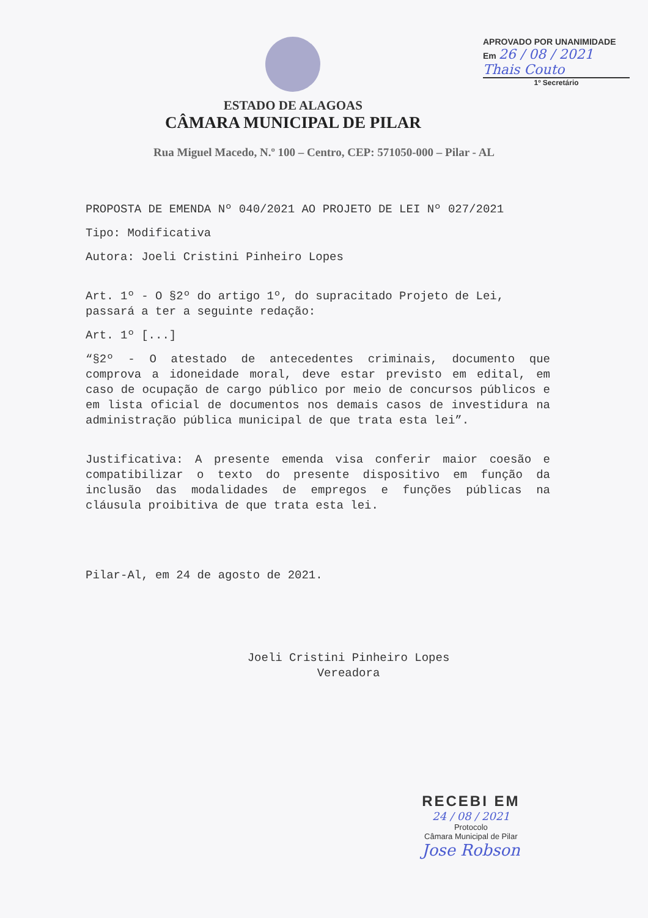ESTADO DE ALAGOAS
CÂMARA MUNICIPAL DE PILAR
APROVADO POR UNANIMIDADE
Em 26 / 08 / 2021
Thais Couto
1º Secretário
Rua Miguel Macedo, N.º 100 – Centro, CEP: 571050-000 – Pilar - AL
PROPOSTA DE EMENDA Nº 040/2021 AO PROJETO DE LEI Nº 027/2021
Tipo: Modificativa
Autora: Joeli Cristini Pinheiro Lopes
Art. 1º - O §2º do artigo 1º, do supracitado Projeto de Lei, passará a ter a seguinte redação:
Art. 1º [...]
“§2º - O atestado de antecedentes criminais, documento que comprova a idoneidade moral, deve estar previsto em edital, em caso de ocupação de cargo público por meio de concursos públicos e em lista oficial de documentos nos demais casos de investidura na administração pública municipal de que trata esta lei”.
Justificativa: A presente emenda visa conferir maior coesão e compatibilizar o texto do presente dispositivo em função da inclusão das modalidades de empregos e funções públicas na cláusula proibitiva de que trata esta lei.
Pilar-Al, em 24 de agosto de 2021.
Joeli Cristini Pinheiro Lopes
Vereadora
RECEBI EM
24 / 08 / 2021
Protocolo
Câmara Municipal de Pilar
Jose Robson